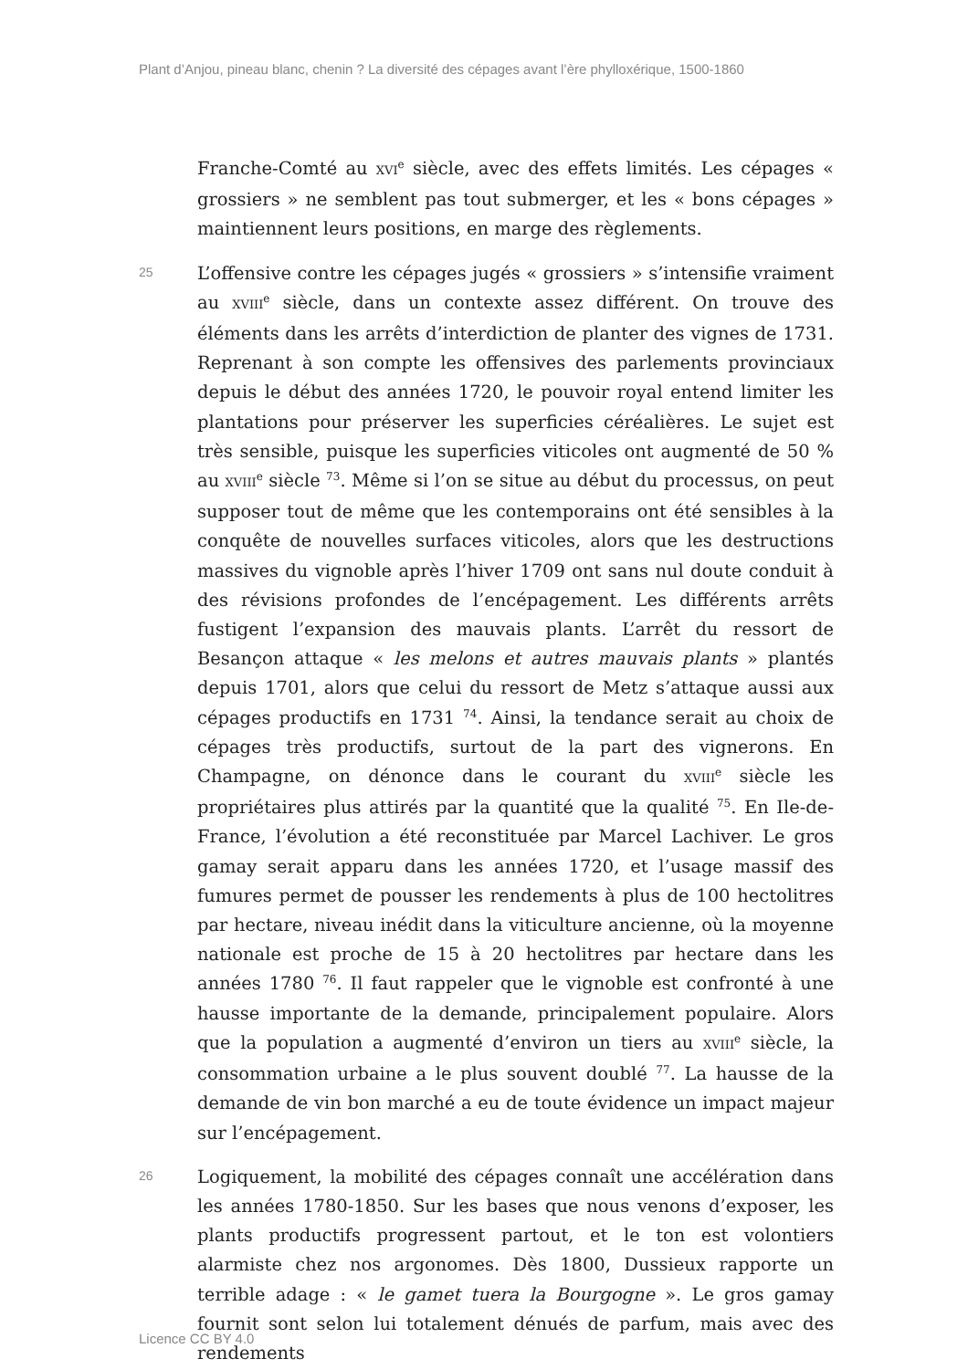Plant d’Anjou, pineau blanc, chenin ? La diversité des cépages avant l’ère phylloxérique, 1500-1860
Franche-Comté au XVI<sup>e</sup> siècle, avec des effets limités. Les cépages « grossiers » ne semblent pas tout submerger, et les « bons cépages » maintiennent leurs positions, en marge des règlements.
25
L’offensive contre les cépages jugés « grossiers » s’intensifie vraiment au XVIII<sup>e</sup> siècle, dans un contexte assez différent. On trouve des éléments dans les arrêts d’interdiction de planter des vignes de 1731. Reprenant à son compte les offensives des parlements provinciaux depuis le début des années 1720, le pouvoir royal entend limiter les plantations pour préserver les superficies céréalières. Le sujet est très sensible, puisque les superficies viticoles ont augmenté de 50 % au XVIII<sup>e</sup> siècle <sup>73</sup>. Même si l’on se situe au début du processus, on peut supposer tout de même que les contemporains ont été sensibles à la conquête de nouvelles surfaces viticoles, alors que les destructions massives du vignoble après l’hiver 1709 ont sans nul doute conduit à des révisions profondes de l’encépagement. Les différents arrêts fustigent l’expansion des mauvais plants. L’arrêt du ressort de Besançon attaque « les melons et autres mauvais plants » plantés depuis 1701, alors que celui du ressort de Metz s’attaque aussi aux cépages productifs en 1731 <sup>74</sup>. Ainsi, la tendance serait au choix de cépages très productifs, surtout de la part des vignerons. En Champagne, on dénonce dans le courant du XVIII<sup>e</sup> siècle les propriétaires plus attirés par la quantité que la qualité <sup>75</sup>. En Ile-de-France, l’évolution a été reconstituée par Marcel Lachiver. Le gros gamay serait apparu dans les années 1720, et l’usage massif des fumures permet de pousser les rendements à plus de 100 hectolitres par hectare, niveau inédit dans la viticulture ancienne, où la moyenne nationale est proche de 15 à 20 hectolitres par hectare dans les années 1780 <sup>76</sup>. Il faut rappeler que le vignoble est confronté à une hausse importante de la demande, principalement populaire. Alors que la population a augmenté d’environ un tiers au XVIII<sup>e</sup> siècle, la consommation urbaine a le plus souvent doublé <sup>77</sup>. La hausse de la demande de vin bon marché a eu de toute évidence un impact majeur sur l’encépagement.
26
Logiquement, la mobilité des cépages connaît une accélération dans les années 1780-1850. Sur les bases que nous venons d’exposer, les plants productifs progressent partout, et le ton est volontiers alarmiste chez nos argonomes. Dès 1800, Dussieux rapporte un terrible adage : « le gamet tuera la Bourgogne ». Le gros gamay fournit sont selon lui totalement dénués de parfum, mais avec des rendements
Licence CC BY 4.0